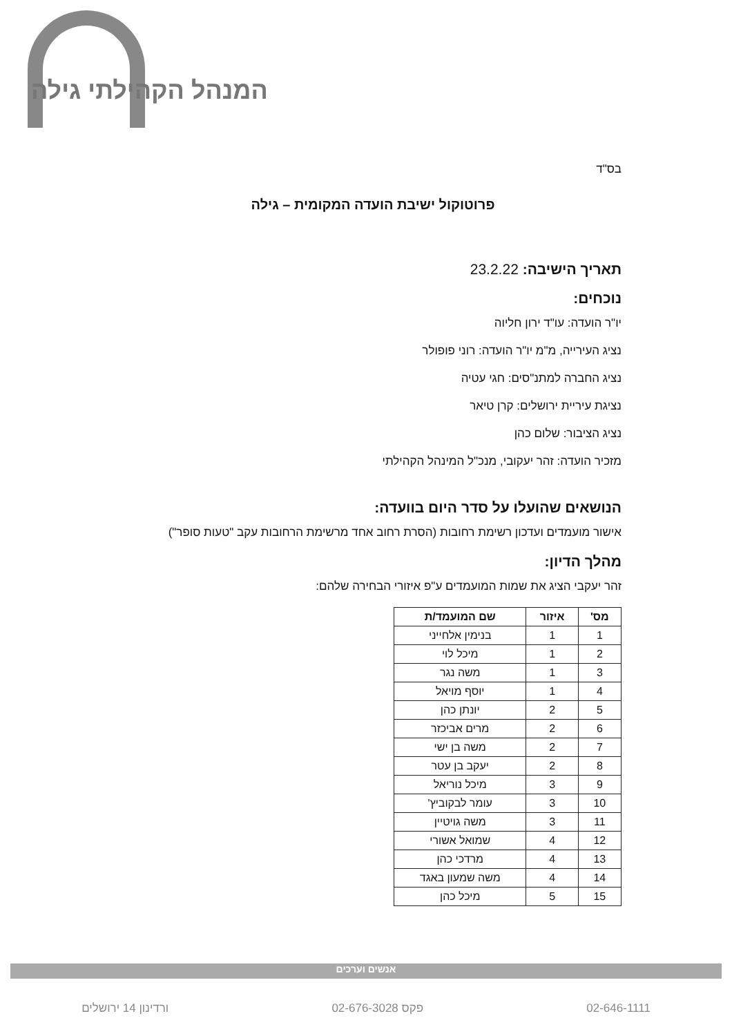המנהל הקהילתי גילה
בס"ד
פרוטוקול ישיבת הועדה המקומית – גילה
תאריך הישיבה: 23.2.22
נוכחים:
יו"ר הועדה: עו"ד ירון חליוה
נציג העירייה, מ"מ יו"ר הועדה: רוני פופולר
נציג החברה למתנ"סים: חגי עטיה
נציגת עיריית ירושלים: קרן טיאר
נציג הציבור: שלום כהן
מזכיר הועדה: זהר יעקובי, מנכ"ל המינהל הקהילתי
הנושאים שהועלו על סדר היום בוועדה:
אישור מועמדים ועדכון רשימת רחובות (הסרת רחוב אחד מרשימת הרחובות עקב "טעות סופר")
מהלך הדיון:
זהר יעקבי הציג את שמות המועמדים ע"פ איזורי הבחירה שלהם:
| מס' | איזור | שם המועמד/ת |
| --- | --- | --- |
| 1 | 1 | בנימין אלחייני |
| 2 | 1 | מיכל לוי |
| 3 | 1 | משה נגר |
| 4 | 1 | יוסף מויאל |
| 5 | 2 | יונתן כהן |
| 6 | 2 | מרים אביכזר |
| 7 | 2 | משה בן ישי |
| 8 | 2 | יעקב בן עטר |
| 9 | 3 | מיכל נוריאל |
| 10 | 3 | עומר לבקוביץ' |
| 11 | 3 | משה גויטיין |
| 12 | 4 | שמואל אשורי |
| 13 | 4 | מרדכי כהן |
| 14 | 4 | משה שמעון באגד |
| 15 | 5 | מיכל כהן |
אנשים וערכים
02-646-1111 פקס 02-676-3028 ורדינון 14 ירושלים